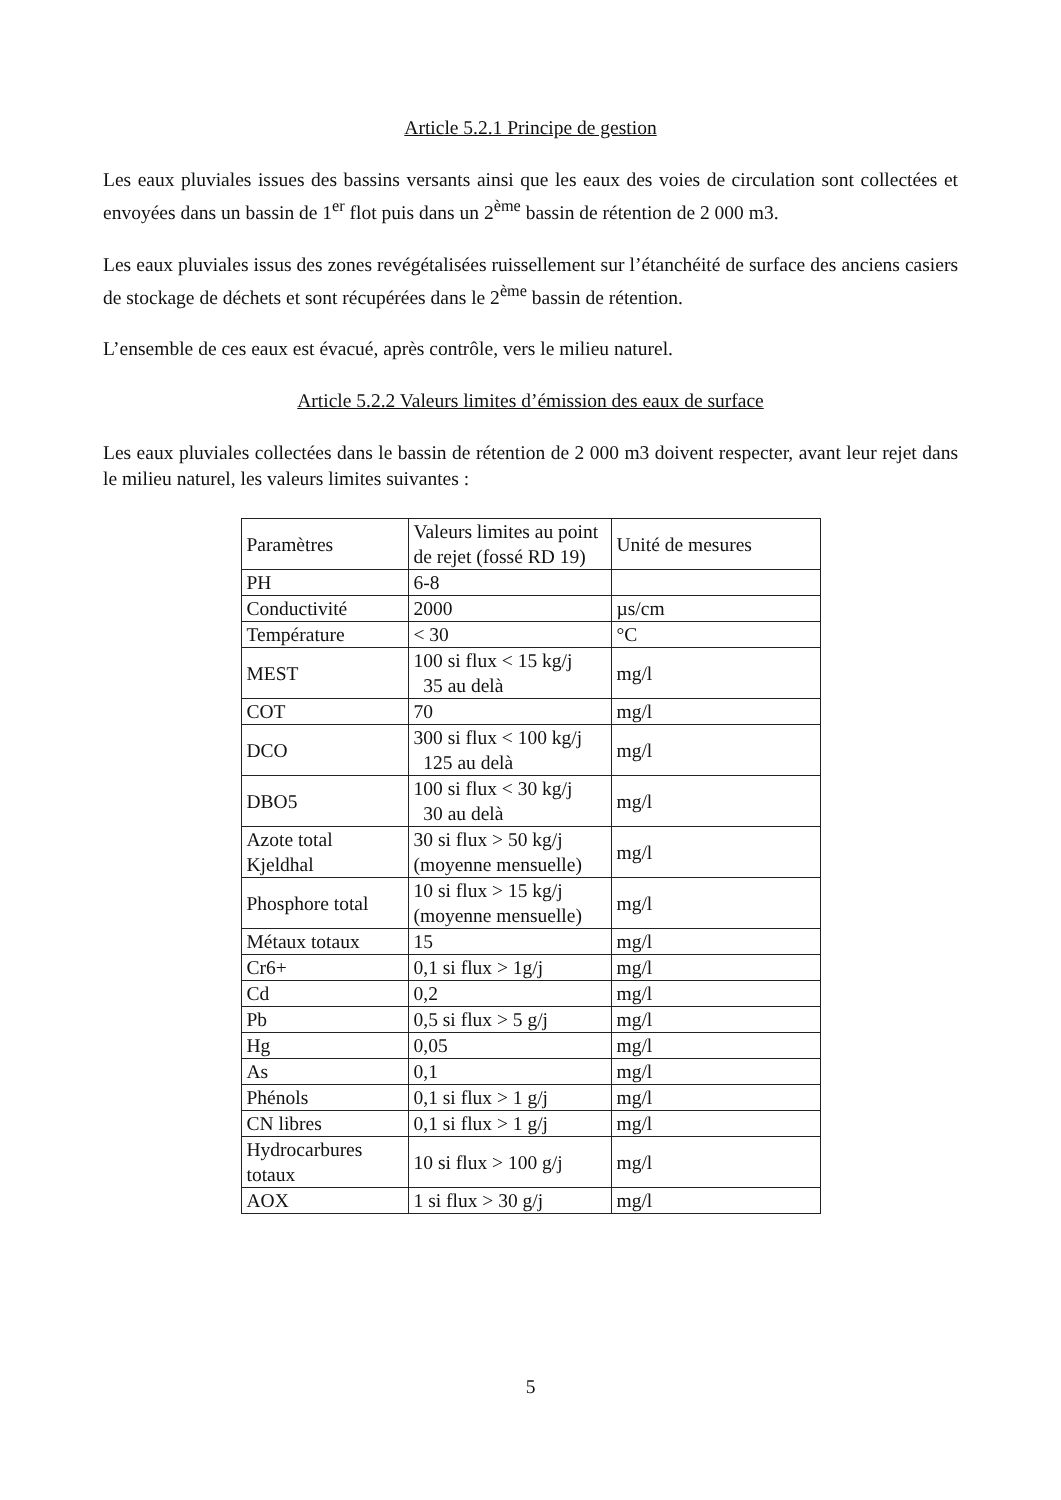Article 5.2.1 Principe de gestion
Les eaux pluviales issues des bassins versants ainsi que les eaux des voies de circulation sont collectées et envoyées dans un bassin de 1<sup>er</sup> flot puis dans un 2<sup>ème</sup> bassin de rétention de 2 000 m3.
Les eaux pluviales issus des zones revégétalisées ruissellement sur l’étanchéité de surface des anciens casiers de stockage de déchets et sont récupérées dans le 2<sup>ème</sup> bassin de rétention.
L’ensemble de ces eaux est évacué, après contrôle, vers le milieu naturel.
Article 5.2.2 Valeurs limites d’émission des eaux de surface
Les eaux pluviales collectées dans le bassin de rétention de 2 000 m3 doivent respecter, avant leur rejet dans le milieu naturel, les valeurs limites suivantes :
| Paramètres | Valeurs limites au point de rejet (fossé RD 19) | Unité de mesures |
| PH | 6-8 | |
| Conductivité | 2000 | µs/cm |
| Température | < 30 | °C |
| MEST | 100 si flux < 15 kg/j 35 au delà | mg/l |
| COT | 70 | mg/l |
| DCO | 300 si flux < 100 kg/j 125 au delà | mg/l |
| DBO5 | 100 si flux < 30 kg/j 30 au delà | mg/l |
| Azote total Kjeldhal | 30 si flux > 50 kg/j (moyenne mensuelle) | mg/l |
| Phosphore total | 10 si flux > 15 kg/j (moyenne mensuelle) | mg/l |
| Métaux totaux | 15 | mg/l |
| Cr6+ | 0,1 si flux > 1g/j | mg/l |
| Cd | 0,2 | mg/l |
| Pb | 0,5 si flux > 5 g/j | mg/l |
| Hg | 0,05 | mg/l |
| As | 0,1 | mg/l |
| Phénols | 0,1 si flux > 1 g/j | mg/l |
| CN libres | 0,1 si flux > 1 g/j | mg/l |
| Hydrocarbures totaux | 10 si flux > 100 g/j | mg/l |
| AOX | 1 si flux > 30 g/j | mg/l |
5